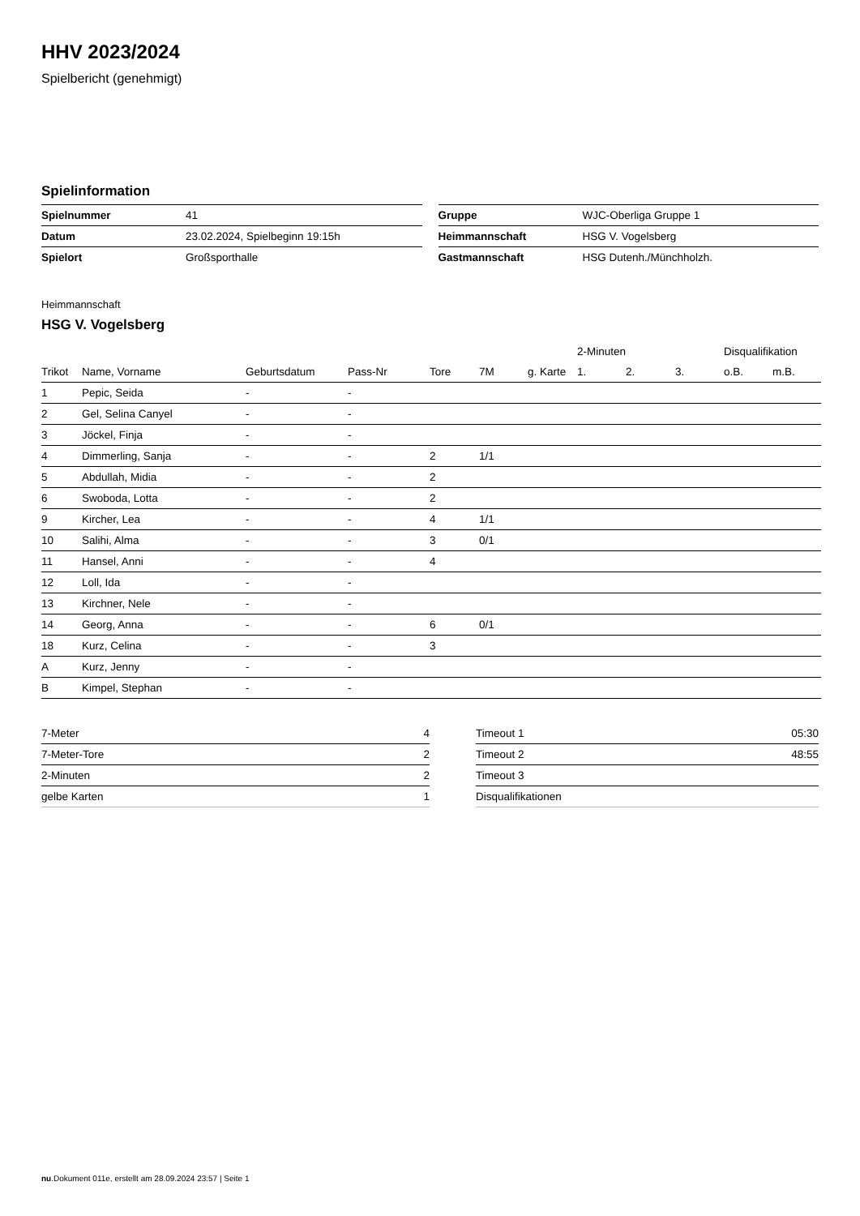HHV 2023/2024
Spielbericht (genehmigt)
Spielinformation
| Spielnummer | 41 |
| Datum | 23.02.2024, Spielbeginn 19:15h |
| Spielort | Großsporthalle |
| Gruppe | WJC-Oberliga Gruppe 1 |
| Heimmannschaft | HSG V. Vogelsberg |
| Gastmannschaft | HSG Dutenh./Münchholzh. |
Heimmannschaft
HSG V. Vogelsberg
| | | | | | | | 2-Minuten | | | Disqualifikation | |
| --- | --- | --- | --- | --- | --- | --- | --- | --- | --- | --- | --- |
| Trikot | Name, Vorname | Geburtsdatum | Pass-Nr | Tore | 7M | g. Karte | 1. | 2. | 3. | o.B. | m.B. |
| 1 | Pepic, Seida | - | - | | | | | | | | |
| 2 | Gel, Selina Canyel | - | - | | | | | | | | |
| 3 | Jöckel, Finja | - | - | | | | | | | | |
| 4 | Dimmerling, Sanja | - | - | 2 | 1/1 | | | | | | |
| 5 | Abdullah, Midia | - | - | 2 | | | | | | | |
| 6 | Swoboda, Lotta | - | - | 2 | | | | | | | |
| 9 | Kircher, Lea | - | - | 4 | 1/1 | | | | | | |
| 10 | Salihi, Alma | - | - | 3 | 0/1 | | | | | | |
| 11 | Hansel, Anni | - | - | 4 | | | | | | | |
| 12 | Loll, Ida | - | - | | | | | | | | |
| 13 | Kirchner, Nele | - | - | | | | | | | | |
| 14 | Georg, Anna | - | - | 6 | 0/1 | | | | | | |
| 18 | Kurz, Celina | - | - | 3 | | | | | | | |
| A | Kurz, Jenny | - | - | | | | | | | | |
| B | Kimpel, Stephan | - | - | | | | | | | | |
| 7-Meter | 4 |
| 7-Meter-Tore | 2 |
| 2-Minuten | 2 |
| gelbe Karten | 1 |
| Timeout 1 | 05:30 |
| Timeout 2 | 48:55 |
| Timeout 3 | |
| Disqualifikationen | |
nu.Dokument 011e, erstellt am 28.09.2024 23:57 | Seite 1